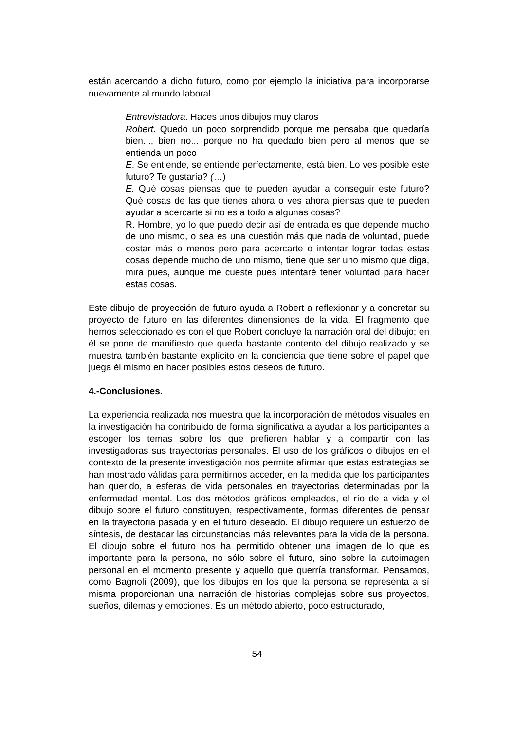están acercando a dicho futuro, como por ejemplo la iniciativa para incorporarse nuevamente al mundo laboral.
Entrevistadora. Haces unos dibujos muy claros
Robert. Quedo un poco sorprendido porque me pensaba que quedaría bien..., bien no... porque no ha quedado bien pero al menos que se entienda un poco
E. Se entiende, se entiende perfectamente, está bien. Lo ves posible este futuro? Te gustaría? (…)
E. Qué cosas piensas que te pueden ayudar a conseguir este futuro? Qué cosas de las que tienes ahora o ves ahora piensas que te pueden ayudar a acercarte si no es a todo a algunas cosas?
R. Hombre, yo lo que puedo decir así de entrada es que depende mucho de uno mismo, o sea es una cuestión más que nada de voluntad, puede costar más o menos pero para acercarte o intentar lograr todas estas cosas depende mucho de uno mismo, tiene que ser uno mismo que diga, mira pues, aunque me cueste pues intentaré tener voluntad para hacer estas cosas.
Este dibujo de proyección de futuro ayuda a Robert a reflexionar y a concretar su proyecto de futuro en las diferentes dimensiones de la vida. El fragmento que hemos seleccionado es con el que Robert concluye la narración oral del dibujo; en él se pone de manifiesto que queda bastante contento del dibujo realizado y se muestra también bastante explícito en la conciencia que tiene sobre el papel que juega él mismo en hacer posibles estos deseos de futuro.
4.-Conclusiones.
La experiencia realizada nos muestra que la incorporación de métodos visuales en la investigación ha contribuido de forma significativa a ayudar a los participantes a escoger los temas sobre los que prefieren hablar y a compartir con las investigadoras sus trayectorias personales. El uso de los gráficos o dibujos en el contexto de la presente investigación nos permite afirmar que estas estrategias se han mostrado válidas para permitirnos acceder, en la medida que los participantes han querido, a esferas de vida personales en trayectorias determinadas por la enfermedad mental. Los dos métodos gráficos empleados, el río de a vida y el dibujo sobre el futuro constituyen, respectivamente, formas diferentes de pensar en la trayectoria pasada y en el futuro deseado. El dibujo requiere un esfuerzo de síntesis, de destacar las circunstancias más relevantes para la vida de la persona. El dibujo sobre el futuro nos ha permitido obtener una imagen de lo que es importante para la persona, no sólo sobre el futuro, sino sobre la autoimagen personal en el momento presente y aquello que querría transformar. Pensamos, como Bagnoli (2009), que los dibujos en los que la persona se representa a sí misma proporcionan una narración de historias complejas sobre sus proyectos, sueños, dilemas y emociones. Es un método abierto, poco estructurado,
54